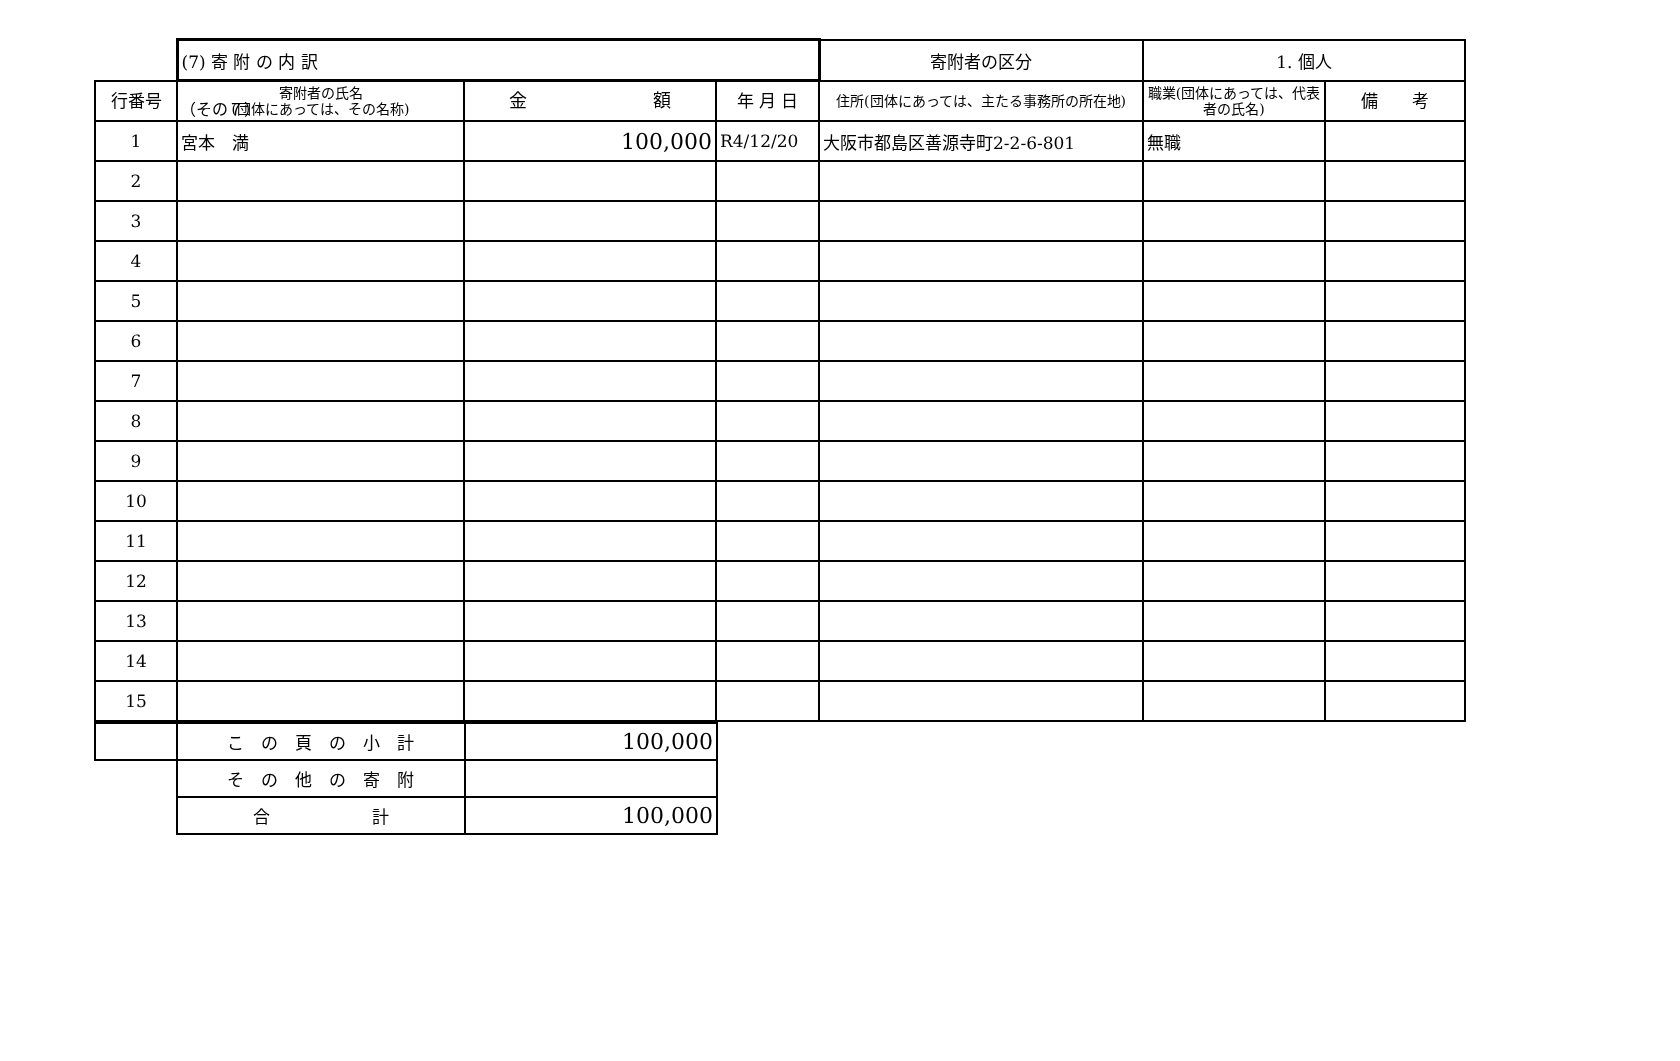（その７）
| | (7) 寄 附 の 内 訳 | | | 寄附者の区分 | 1. 個人 | |
| 行番号 | 寄附者の氏名 (団体にあっては、その名称) | 金 額 | 年 月 日 | 住所(団体にあっては、主たる事務所の所在地) | 職業(団体にあっては、代表者の氏名) | 備 考 |
| 1 | 宮本 満 | 100,000 | R4/12/20 | 大阪市都島区善源寺町2-2-6-801 | 無職 | |
| 2 | | | | | | |
| 3 | | | | | | |
| 4 | | | | | | |
| 5 | | | | | | |
| 6 | | | | | | |
| 7 | | | | | | |
| 8 | | | | | | |
| 9 | | | | | | |
| 10 | | | | | | |
| 11 | | | | | | |
| 12 | | | | | | |
| 13 | | | | | | |
| 14 | | | | | | |
| 15 | | | | | | |
| | こ の 頁 の 小 計 | 100,000 |
| | そ の 他 の 寄 附 | |
| | 合 計 | 100,000 |